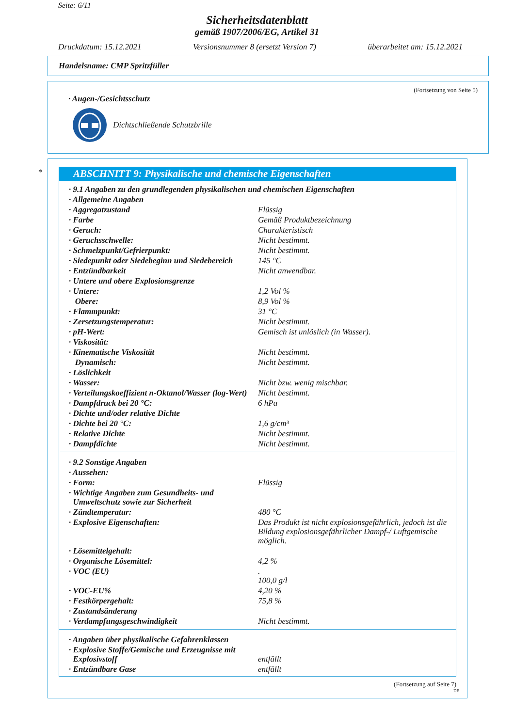Seite: 6/11
Sicherheitsdatenblatt
gemäß 1907/2006/EG, Artikel 31
Druckdatum: 15.12.2021 Versionsnummer 8 (ersetzt Version 7) überarbeitet am: 15.12.2021
Handelsname: CMP Spritzfüller
(Fortsetzung von Seite 5)
· Augen-/Gesichtsschutz
Dichtschließende Schutzbrille
*
ABSCHNITT 9: Physikalische und chemische Eigenschaften
| · 9.1 Angaben zu den grundlegenden physikalischen und chemischen Eigenschaften | |
| · Allgemeine Angaben | |
| · Aggregatzustand | Flüssig |
| · Farbe | Gemäß Produktbezeichnung |
| · Geruch: | Charakteristisch |
| · Geruchsschwelle: | Nicht bestimmt. |
| · Schmelzpunkt/Gefrierpunkt: | Nicht bestimmt. |
| · Siedepunkt oder Siedebeginn und Siedebereich | 145 °C |
| · Entzündbarkeit | Nicht anwendbar. |
| · Untere und obere Explosionsgrenze | |
| · Untere: | 1,2 Vol % |
| Obere: | 8,9 Vol % |
| · Flammpunkt: | 31 °C |
| · Zersetzungstemperatur: | Nicht bestimmt. |
| · pH-Wert: | Gemisch ist unlöslich (in Wasser). |
| · Viskosität: | |
| · Kinematische Viskosität | Nicht bestimmt. |
| Dynamisch: | Nicht bestimmt. |
| · Löslichkeit | |
| · Wasser: | Nicht bzw. wenig mischbar. |
| · Verteilungskoeffizient n-Oktanol/Wasser (log-Wert) | Nicht bestimmt. |
| · Dampfdruck bei 20 °C: | 6 hPa |
| · Dichte und/oder relative Dichte | |
| · Dichte bei 20 °C: | 1,6 g/cm³ |
| · Relative Dichte | Nicht bestimmt. |
| · Dampfdichte | Nicht bestimmt. |
| · 9.2 Sonstige Angaben | |
| · Aussehen: | |
| · Form: | Flüssig |
| · Wichtige Angaben zum Gesundheits- und Umweltschutz sowie zur Sicherheit | |
| · Zündtemperatur: | 480 °C |
| · Explosive Eigenschaften: | Das Produkt ist nicht explosionsgefährlich, jedoch ist die Bildung explosionsgefährlicher Dampf-/ Luftgemische möglich. |
| · Lösemittelgehalt: | |
| · Organische Lösemittel: | 4,2 % |
| · VOC (EU) | . 100,0 g/l |
| · VOC-EU% | 4,20 % |
| · Festkörpergehalt: | 75,8 % |
| · Zustandsänderung | |
| · Verdampfungsgeschwindigkeit | Nicht bestimmt. |
| · Angaben über physikalische Gefahrenklassen | |
| · Explosive Stoffe/Gemische und Erzeugnisse mit Explosivstoff | entfällt |
| · Entzündbare Gase | entfällt |
(Fortsetzung auf Seite 7)
DE